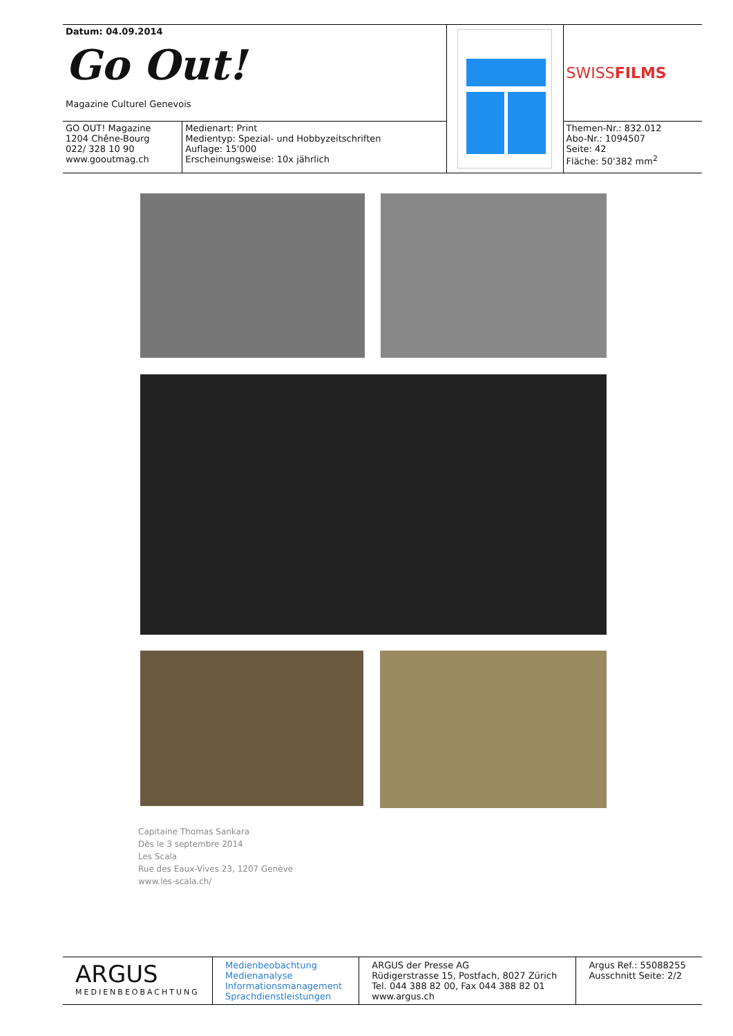| Datum: 04.09.2014 Go Out! Magazine Culturel Genevois | | | SWISS FILMS |
| GO OUT! Magazine 1204 Chêne-Bourg 022/ 328 10 90 www.gooutmag.ch | Medienart: Print Medientyp: Spezial- und Hobbyzeitschriften Auflage: 15'000 Erscheinungsweise: 10x jährlich | | Themen-Nr.: 832.012 Abo-Nr.: 1094507 Seite: 42 Fläche: 50'382 mm<sup>2</sup> |
Capitaine Thomas Sankara
Dès le 3 septembre 2014
Les Scala
Rue des Eaux-Vives 23, 1207 Genève
www.les-scala.ch/
| ARGUS MEDIENBEOBACHTUNG | Medienbeobachtung Medienanalyse Informationsmanagement Sprachdienstleistungen | ARGUS der Presse AG Rüdigerstrasse 15, Postfach, 8027 Zürich Tel. 044 388 82 00, Fax 044 388 82 01 www.argus.ch | Argus Ref.: 55088255 Ausschnitt Seite: 2/2 |